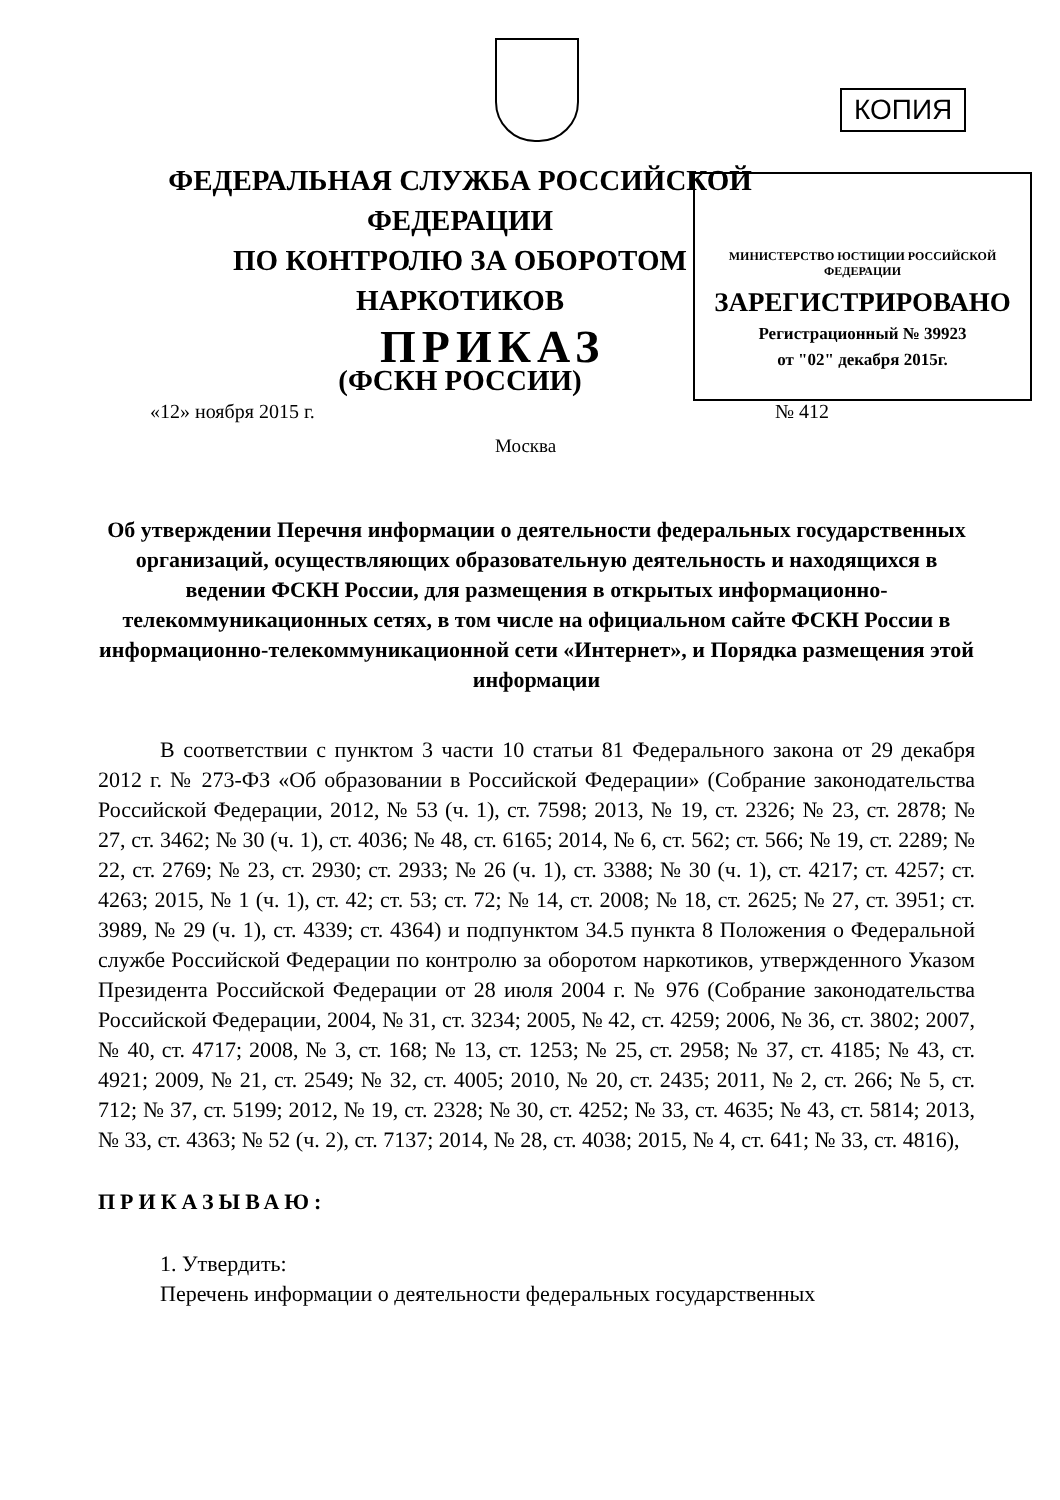КОПИЯ
ФЕДЕРАЛЬНАЯ СЛУЖБА РОССИЙСКОЙ ФЕДЕРАЦИИ
ПО КОНТРОЛЮ ЗА ОБОРОТОМ НАРКОТИКОВ
(ФСКН РОССИИ)
МИНИСТЕРСТВО ЮСТИЦИИ РОССИЙСКОЙ ФЕДЕРАЦИИ
ЗАРЕГИСТРИРОВАНО
Регистрационный № 39923
от "02" декабря 2015г.
ПРИКАЗ
«12» ноября 2015 г. № 412
Москва
Об утверждении Перечня информации о деятельности федеральных государственных организаций, осуществляющих образовательную деятельность и находящихся в ведении ФСКН России, для размещения в открытых информационно-телекоммуникационных сетях, в том числе на официальном сайте ФСКН России в информационно-телекоммуникационной сети «Интернет», и Порядка размещения этой информации
В соответствии с пунктом 3 части 10 статьи 81 Федерального закона от 29 декабря 2012 г. № 273-ФЗ «Об образовании в Российской Федерации» (Собрание законодательства Российской Федерации, 2012, № 53 (ч. 1), ст. 7598; 2013, № 19, ст. 2326; № 23, ст. 2878; № 27, ст. 3462; № 30 (ч. 1), ст. 4036; № 48, ст. 6165; 2014, № 6, ст. 562; ст. 566; № 19, ст. 2289; № 22, ст. 2769; № 23, ст. 2930; ст. 2933; № 26 (ч. 1), ст. 3388; № 30 (ч. 1), ст. 4217; ст. 4257; ст. 4263; 2015, № 1 (ч. 1), ст. 42; ст. 53; ст. 72; № 14, ст. 2008; № 18, ст. 2625; № 27, ст. 3951; ст. 3989, № 29 (ч. 1), ст. 4339; ст. 4364) и подпунктом 34.5 пункта 8 Положения о Федеральной службе Российской Федерации по контролю за оборотом наркотиков, утвержденного Указом Президента Российской Федерации от 28 июля 2004 г. № 976 (Собрание законодательства Российской Федерации, 2004, № 31, ст. 3234; 2005, № 42, ст. 4259; 2006, № 36, ст. 3802; 2007, № 40, ст. 4717; 2008, № 3, ст. 168; № 13, ст. 1253; № 25, ст. 2958; № 37, ст. 4185; № 43, ст. 4921; 2009, № 21, ст. 2549; № 32, ст. 4005; 2010, № 20, ст. 2435; 2011, № 2, ст. 266; № 5, ст. 712; № 37, ст. 5199; 2012, № 19, ст. 2328; № 30, ст. 4252; № 33, ст. 4635; № 43, ст. 5814; 2013, № 33, ст. 4363; № 52 (ч. 2), ст. 7137; 2014, № 28, ст. 4038; 2015, № 4, ст. 641; № 33, ст. 4816),
ПРИКАЗЫВАЮ:
1. Утвердить:
Перечень информации о деятельности федеральных государственных